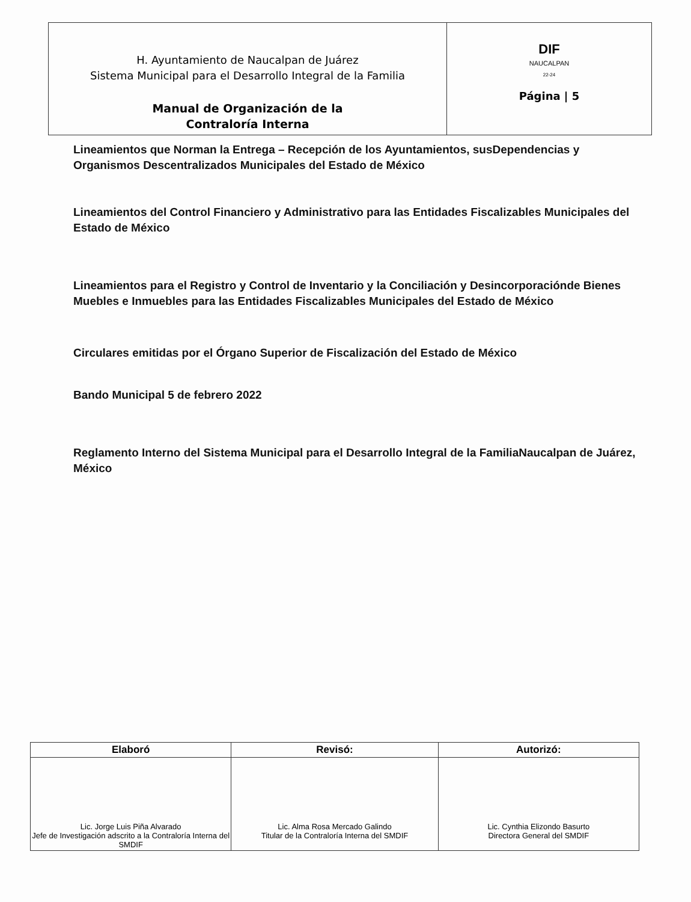| H. Ayuntamiento de Naucalpan de Juárez Sistema Municipal para el Desarrollo Integral de la Familia Manual de Organización de la Contraloría Interna | DIF NAUCALPAN 22-24 Página / 5 |
Lineamientos que Norman la Entrega – Recepción de los Ayuntamientos, susDependencias y Organismos Descentralizados Municipales del Estado de México
Lineamientos del Control Financiero y Administrativo para las Entidades Fiscalizables Municipales del Estado de México
Lineamientos para el Registro y Control de Inventario y la Conciliación y Desincorporaciónde Bienes Muebles e Inmuebles para las Entidades Fiscalizables Municipales del Estado de México
Circulares emitidas por el Órgano Superior de Fiscalización del Estado de México
Bando Municipal 5 de febrero 2022
Reglamento Interno del Sistema Municipal para el Desarrollo Integral de la FamiliaNaucalpan de Juárez, México
| Elaboró | Revisó: | Autorizó: |
| --- | --- | --- |
| Lic. Jorge Luis Piña Alvarado Jefe de Investigación adscrito a la Contraloría Interna del SMDIF | Lic. Alma Rosa Mercado Galindo Titular de la Contraloría Interna del SMDIF | Lic. Cynthia Elizondo Basurto Directora General del SMDIF |